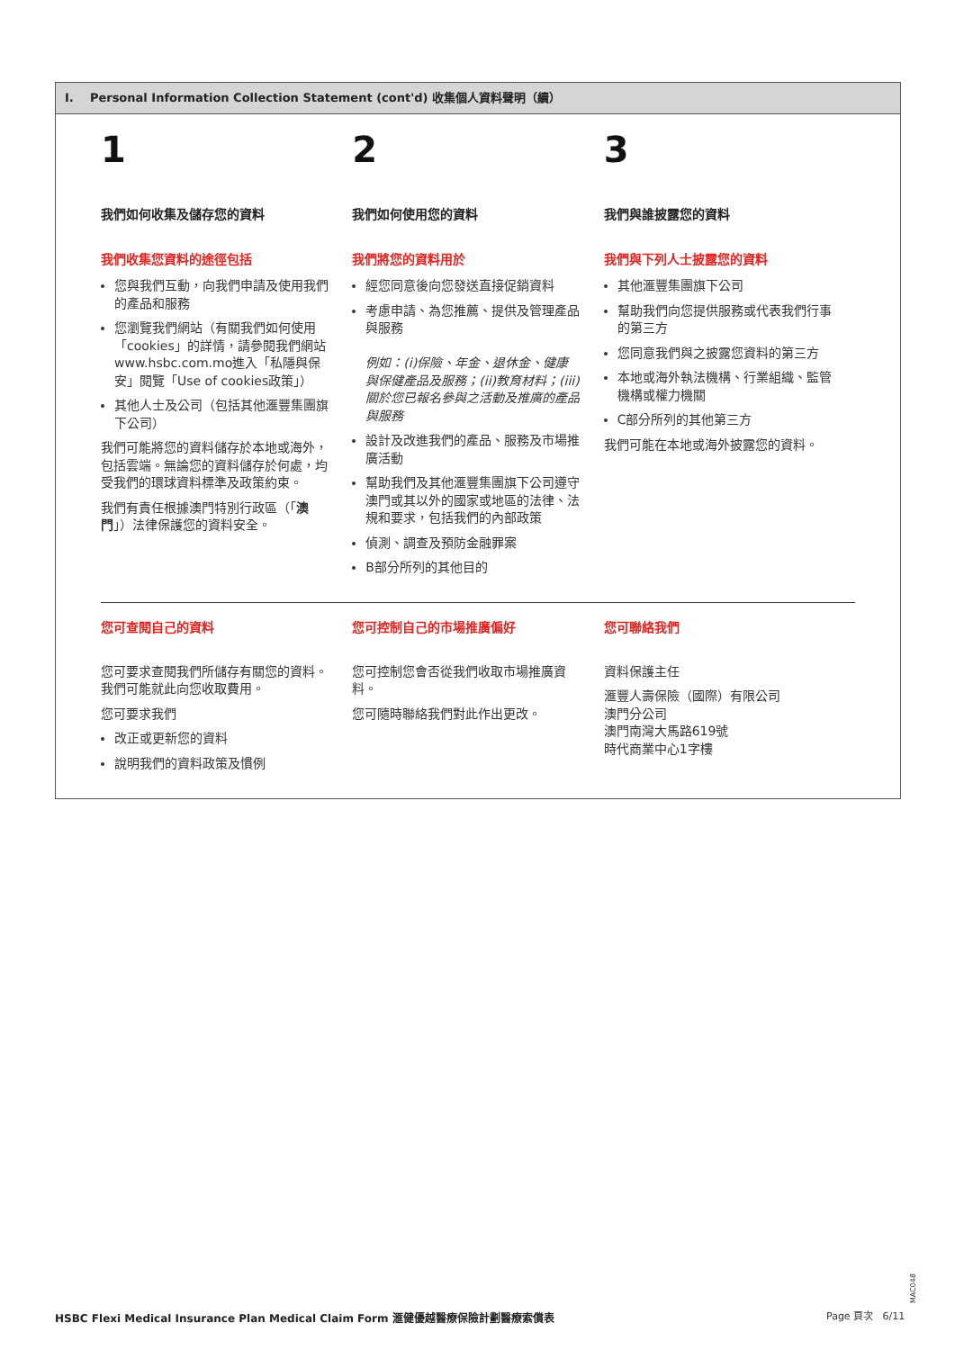I. Personal Information Collection Statement (cont'd) 收集個人資料聲明（續）
1
我們如何收集及儲存您的資料
我們收集您資料的途徑包括
您與我們互動，向我們申請及使用我們的產品和服務
您瀏覽我們網站（有關我們如何使用「cookies」的詳情，請參閱我們網站www.hsbc.com.mo進入「私隱與保安」閱覽「Use of cookies政策」）
其他人士及公司（包括其他滙豐集團旗下公司）
我們可能將您的資料儲存於本地或海外，包括雲端。無論您的資料儲存於何處，均受我們的環球資料標準及政策約束。
我們有責任根據澳門特別行政區（「澳門」）法律保護您的資料安全。
2
我們如何使用您的資料
我們將您的資料用於
經您同意後向您發送直接促銷資料
考慮申請、為您推薦、提供及管理產品與服務
例如：(i)保險、年金、退休金、健康與保健產品及服務；(ii)教育材料；(iii)關於您已報名參與之活動及推廣的產品與服務
設計及改進我們的產品、服務及市場推廣活動
幫助我們及其他滙豐集團旗下公司遵守澳門或其以外的國家或地區的法律、法規和要求，包括我們的內部政策
偵測、調查及預防金融罪案
B部分所列的其他目的
3
我們與誰披露您的資料
我們與下列人士披露您的資料
其他滙豐集團旗下公司
幫助我們向您提供服務或代表我們行事的第三方
您同意我們與之披露您資料的第三方
本地或海外執法機構、行業組織、監管機構或權力機關
C部分所列的其他第三方
我們可能在本地或海外披露您的資料。
您可查閱自己的資料
您可要求查閱我們所儲存有關您的資料。我們可能就此向您收取費用。
您可要求我們
改正或更新您的資料
說明我們的資料政策及慣例
您可控制自己的市場推廣偏好
您可控制您會否從我們收取市場推廣資料。
您可隨時聯絡我們對此作出更改。
您可聯絡我們
資料保護主任
滙豐人壽保險（國際）有限公司
澳門分公司
澳門南灣大馬路619號
時代商業中心1字樓
MAC048
HSBC Flexi Medical Insurance Plan Medical Claim Form 滙健優越醫療保險計劃醫療索償表
Page 頁次 6/11